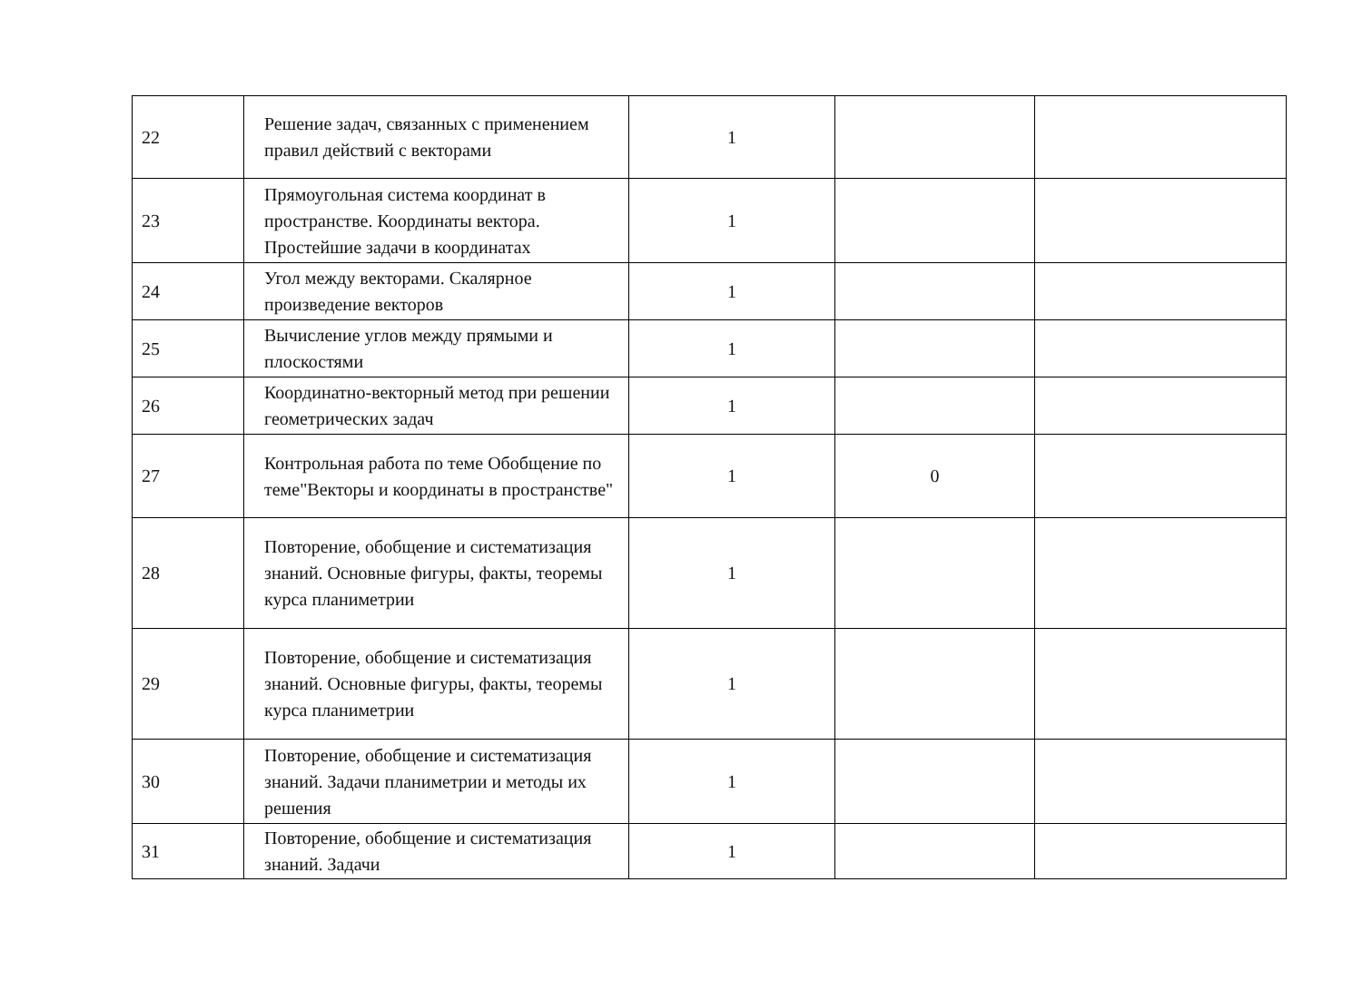| 22 | Решение задач, связанных с применением правил действий с векторами | 1 | | |
| 23 | Прямоугольная система координат в пространстве. Координаты вектора. Простейшие задачи в координатах | 1 | | |
| 24 | Угол между векторами. Скалярное произведение векторов | 1 | | |
| 25 | Вычисление углов между прямыми и плоскостями | 1 | | |
| 26 | Координатно-векторный метод при решении геометрических задач | 1 | | |
| 27 | Контрольная работа по теме Обобщение по теме"Векторы и координаты в пространстве" | 1 | 0 | |
| 28 | Повторение, обобщение и систематизация знаний. Основные фигуры, факты, теоремы курса планиметрии | 1 | | |
| 29 | Повторение, обобщение и систематизация знаний. Основные фигуры, факты, теоремы курса планиметрии | 1 | | |
| 30 | Повторение, обобщение и систематизация знаний. Задачи планиметрии и методы их решения | 1 | | |
| 31 | Повторение, обобщение и систематизация знаний. Задачи | 1 | | |